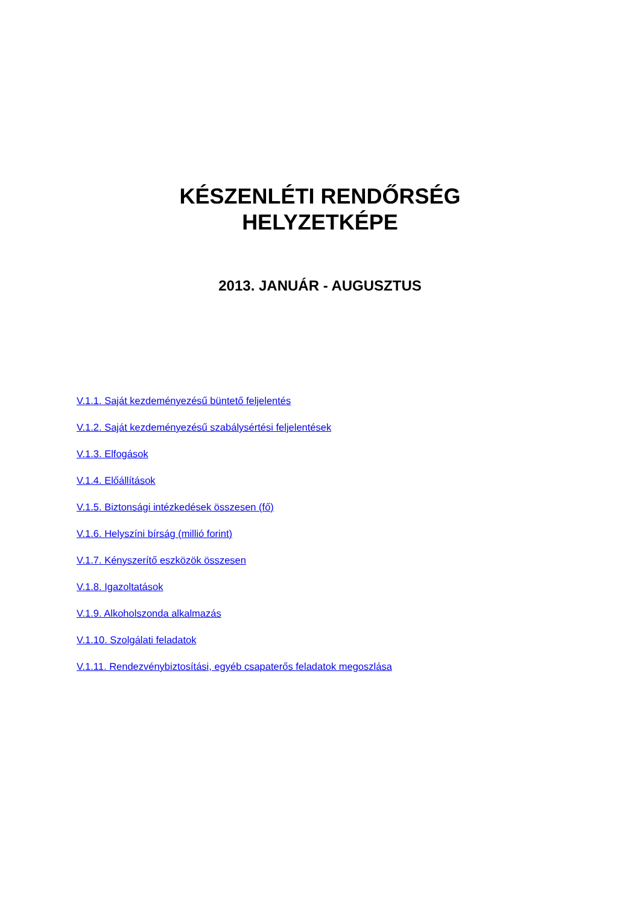KÉSZENLÉTI RENDŐRSÉG
HELYZETKÉPE
2013. JANUÁR - AUGUSZTUS
V.1.1. Saját kezdeményezésű büntető feljelentés
V.1.2. Saját kezdeményezésű szabálysértési feljelentések
V.1.3. Elfogások
V.1.4. Előállítások
V.1.5. Biztonsági intézkedések összesen (fő)
V.1.6. Helyszíni bírság (millió forint)
V.1.7. Kényszerítő eszközök összesen
V.1.8. Igazoltatások
V.1.9. Alkoholszonda alkalmazás
V.1.10. Szolgálati feladatok
V.1.11. Rendezvénybiztosítási, egyéb csapaterős feladatok megoszlása